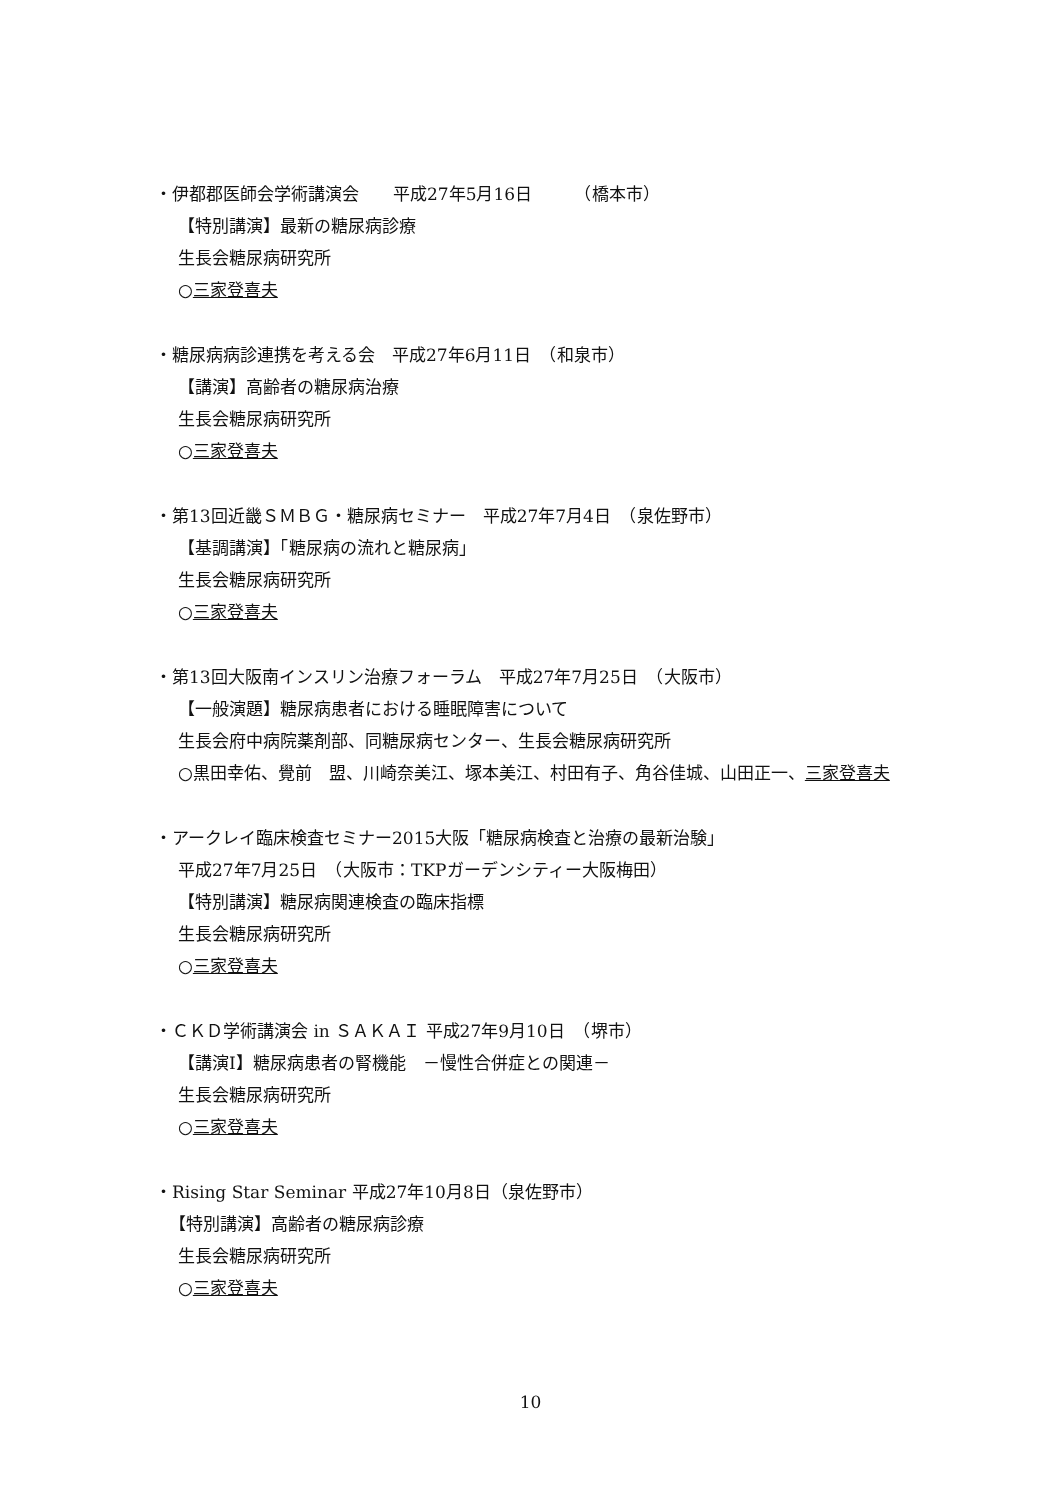・伊都郡医師会学術講演会　　平成27年5月16日　　　（橋本市）
【特別講演】最新の糖尿病診療
生長会糖尿病研究所
○三家登喜夫
・糖尿病病診連携を考える会　平成27年6月11日　（和泉市）
【講演】高齢者の糖尿病治療
生長会糖尿病研究所
○三家登喜夫
・第13回近畿ＳＭＢＧ・糖尿病セミナー　平成27年7月4日　（泉佐野市）
【基調講演】「糖尿病の流れと糖尿病」
生長会糖尿病研究所
○三家登喜夫
・第13回大阪南インスリン治療フォーラム　平成27年7月25日　（大阪市）
【一般演題】糖尿病患者における睡眠障害について
生長会府中病院薬剤部、同糖尿病センター、生長会糖尿病研究所
○黒田幸佑、覺前　盟、川崎奈美江、塚本美江、村田有子、角谷佳城、山田正一、三家登喜夫
・アークレイ臨床検査セミナー2015大阪「糖尿病検査と治療の最新治験」
平成27年7月25日　（大阪市：TKPガーデンシティー大阪梅田）
【特別講演】糖尿病関連検査の臨床指標
生長会糖尿病研究所
○三家登喜夫
・ＣＫＤ学術講演会 in ＳＡＫＡＩ 平成27年9月10日　（堺市）
【講演I】糖尿病患者の腎機能　－慢性合併症との関連－
生長会糖尿病研究所
○三家登喜夫
・Rising Star Seminar 平成27年10月8日（泉佐野市）
【特別講演】高齢者の糖尿病診療
生長会糖尿病研究所
○三家登喜夫
10